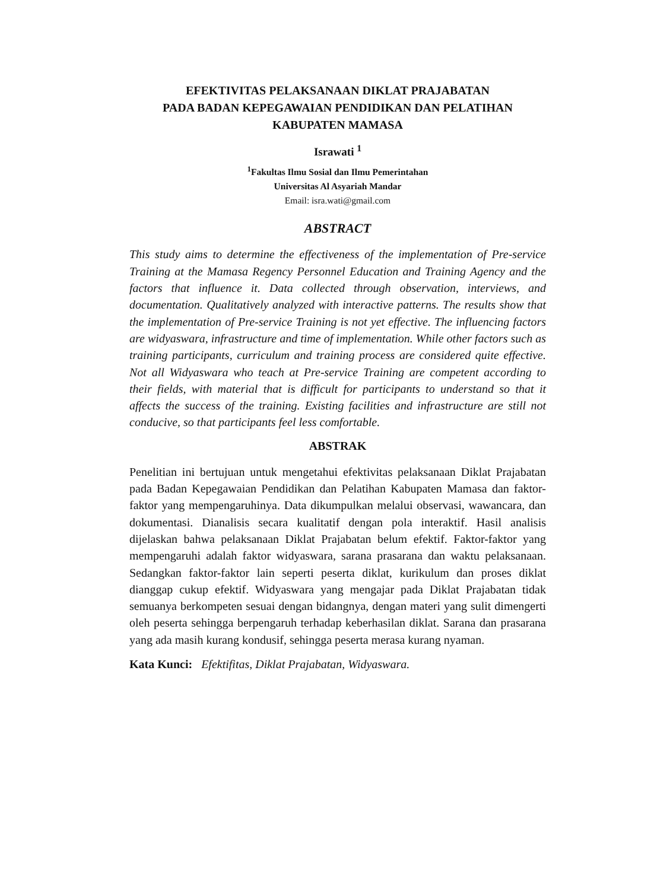EFEKTIVITAS PELAKSANAAN DIKLAT PRAJABATAN
PADA BADAN KEPEGAWAIAN PENDIDIKAN DAN PELATIHAN
KABUPATEN MAMASA
Israwati <sup>1</sup>
<sup>1</sup> Fakultas Ilmu Sosial dan Ilmu Pemerintahan
Universitas Al Asyariah Mandar
Email: isra.wati@gmail.com
ABSTRACT
This study aims to determine the effectiveness of the implementation of Pre-service Training at the Mamasa Regency Personnel Education and Training Agency and the factors that influence it. Data collected through observation, interviews, and documentation. Qualitatively analyzed with interactive patterns. The results show that the implementation of Pre-service Training is not yet effective. The influencing factors are widyaswara, infrastructure and time of implementation. While other factors such as training participants, curriculum and training process are considered quite effective. Not all Widyaswara who teach at Pre-service Training are competent according to their fields, with material that is difficult for participants to understand so that it affects the success of the training. Existing facilities and infrastructure are still not conducive, so that participants feel less comfortable.
ABSTRAK
Penelitian ini bertujuan untuk mengetahui efektivitas pelaksanaan Diklat Prajabatan pada Badan Kepegawaian Pendidikan dan Pelatihan Kabupaten Mamasa dan faktor-faktor yang mempengaruhinya. Data dikumpulkan melalui observasi, wawancara, dan dokumentasi. Dianalisis secara kualitatif dengan pola interaktif. Hasil analisis dijelaskan bahwa pelaksanaan Diklat Prajabatan belum efektif. Faktor-faktor yang mempengaruhi adalah faktor widyaswara, sarana prasarana dan waktu pelaksanaan. Sedangkan faktor-faktor lain seperti peserta diklat, kurikulum dan proses diklat dianggap cukup efektif. Widyaswara yang mengajar pada Diklat Prajabatan tidak semuanya berkompeten sesuai dengan bidangnya, dengan materi yang sulit dimengerti oleh peserta sehingga berpengaruh terhadap keberhasilan diklat. Sarana dan prasarana yang ada masih kurang kondusif, sehingga peserta merasa kurang nyaman.
Kata Kunci: Efektifitas, Diklat Prajabatan, Widyaswara.